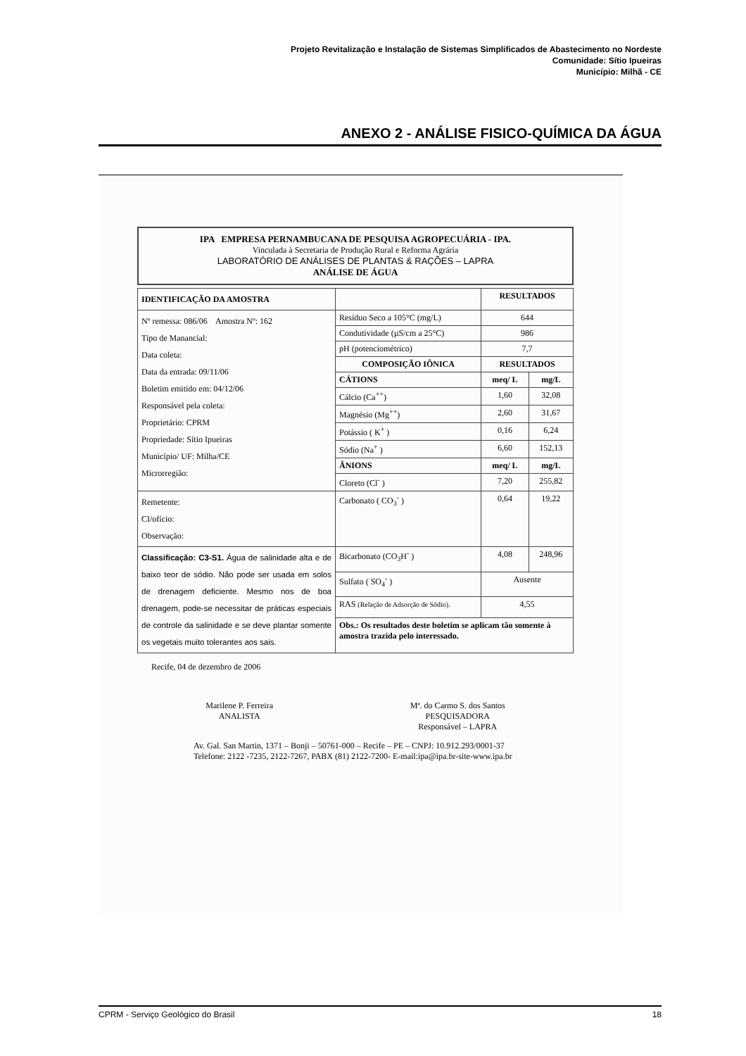Projeto Revitalização e Instalação de Sistemas Simplificados de Abastecimento no Nordeste
Comunidade: Sítio Ipueiras
Município: Milhã - CE
ANEXO 2 - ANÁLISE FISICO-QUÍMICA DA ÁGUA
IPA EMPRESA PERNAMBUCANA DE PESQUISA AGROPECUÁRIA - IPA.
Vinculada à Secretaria de Produção Rural e Reforma Agrária
LABORATÓRIO DE ANÁLISES DE PLANTAS & RAÇÕES – LAPRA
ANÁLISE DE ÁGUA
| IDENTIFICAÇÃO DA AMOSTRA | | RESULTADOS | |
| Nº remessa: 086/06 Amostra Nº: 162 Tipo de Manancial: Data coleta: Data da entrada: 09/11/06 Boletim emitido em: 04/12/06 Responsável pela coleta: Proprietário: CPRM Propriedade: Sítio Ipueiras Município/ UF: Milha/CE Microrregião: | Resíduo Seco a 105°C (mg/L) | 644 | |
| | Condutividade (µS/cm a 25°C) | 986 | |
| | pH (potenciométrico) | 7,7 | |
| | COMPOSIÇÃO IÔNICA | RESULTADOS | |
| | CÁTIONS | meq/ L | mg/L |
| | Cálcio (Ca<sup>++</sup>) | 1,60 | 32,08 |
| | Magnésio (Mg<sup>++</sup>) | 2,60 | 31,67 |
| | Potássio ( K<sup>+</sup> ) | 0,16 | 6,24 |
| | Sódio (Na<sup>+</sup> ) | 6,60 | 152,13 |
| | ÂNIONS | meq/ L | mg/L |
| | Cloreto (Cl<sup>-</sup> ) | 7,20 | 255,82 |
| Remetente: CI/ofício: Observação: | Carbonato ( CO<sub>3</sub><sup>-</sup> ) | 0,64 | 19,22 |
| Classificação: C3-S1. Água de salinidade alta e de baixo teor de sódio. Não pode ser usada em solos de drenagem deficiente. Mesmo nos de boa drenagem, pode-se necessitar de práticas especiais de controle da salinidade e se deve plantar somente os vegetais muito tolerantes aos sais. | Bicarbonato (CO<sub>3</sub>H<sup>-</sup> ) | 4,08 | 248,96 |
| | Sulfato ( SO<sub>4</sub><sup>-</sup> ) | Ausente | |
| | RAS (Relação de Adsorção de Sódio). | 4,55 | |
| | Obs.: Os resultados deste boletim se aplicam tão somente à amostra trazida pelo interessado. | | |
Recife, 04 de dezembro de 2006
Marilene P. Ferreira
ANALISTA
Mª. do Carmo S. dos Santos
PESQUISADORA
Responsável – LAPRA
Av. Gal. San Martin, 1371 – Bonji – 50761-000 – Recife – PE – CNPJ: 10.912.293/0001-37
Telefone: 2122 -7235, 2122-7267, PABX (81) 2122-7200- E-mail:ipa@ipa.br-site-www.ipa.br
CPRM - Serviço Geológico do Brasil 18